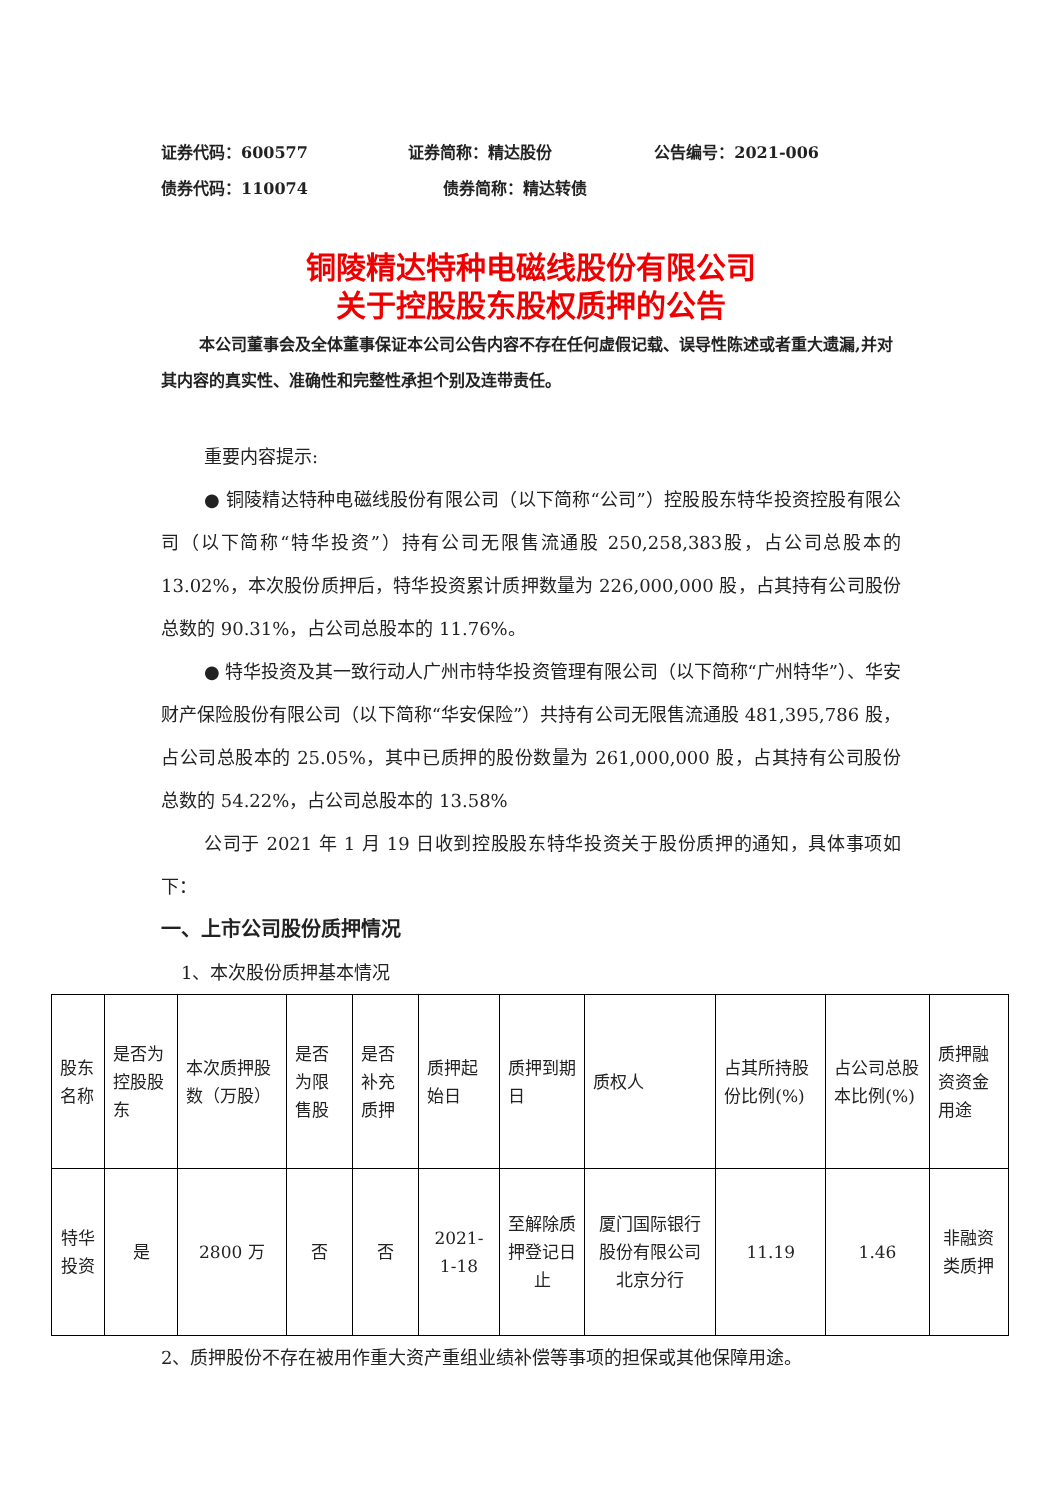证券代码：600577 证券简称：精达股份 公告编号：2021-006
债券代码：110074 债券简称：精达转债
铜陵精达特种电磁线股份有限公司
关于控股股东股权质押的公告
本公司董事会及全体董事保证本公司公告内容不存在任何虚假记载、误导性陈述或者重大遗漏,并对其内容的真实性、准确性和完整性承担个别及连带责任。
重要内容提示:
● 铜陵精达特种电磁线股份有限公司（以下简称“公司”）控股股东特华投资控股有限公司（以下简称“特华投资”）持有公司无限售流通股 250,258,383股，占公司总股本的 13.02%，本次股份质押后，特华投资累计质押数量为 226,000,000 股，占其持有公司股份总数的 90.31%，占公司总股本的 11.76%。
● 特华投资及其一致行动人广州市特华投资管理有限公司（以下简称“广州特华”）、华安财产保险股份有限公司（以下简称“华安保险”）共持有公司无限售流通股 481,395,786 股，占公司总股本的 25.05%，其中已质押的股份数量为 261,000,000 股，占其持有公司股份总数的 54.22%，占公司总股本的 13.58%
公司于 2021 年 1 月 19 日收到控股股东特华投资关于股份质押的通知，具体事项如下：
一、上市公司股份质押情况
1、本次股份质押基本情况
| 股东名称 | 是否为控股股东 | 本次质押股数（万股） | 是否为限售股 | 是否补充质押 | 质押起始日 | 质押到期日 | 质权人 | 占其所持股份比例(%) | 占公司总股本比例(%) | 质押融资资金用途 |
| 特华投资 | 是 | 2800 万 | 否 | 否 | 2021-1-18 | 至解除质押登记日止 | 厦门国际银行股份有限公司北京分行 | 11.19 | 1.46 | 非融资类质押 |
2、质押股份不存在被用作重大资产重组业绩补偿等事项的担保或其他保障用途。